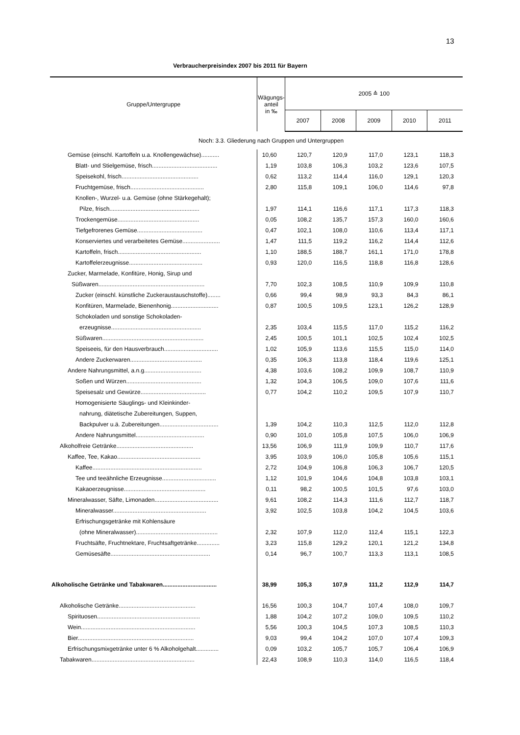13
Verbraucherpreisindex 2007 bis 2011 für Bayern
| Gruppe/Untergruppe | Wägungs- anteil in ‰ | 2005 ≙ 100 | | | | |
| --- | --- | --- | --- | --- | --- | --- |
| | | 2007 | 2008 | 2009 | 2010 | 2011 |
| Noch: 3.3. Gliederung nach Gruppen und Untergruppen | | | | | | |
| Gemüse (einschl. Kartoffeln u.a. Knollengewächse)........... | 10,60 | 120,7 | 120,9 | 117,0 | 123,1 | 118,3 |
| Blatt- und Stielgemüse, frisch........................................ | 1,19 | 103,8 | 106,3 | 103,2 | 123,6 | 107,5 |
| Speisekohl, frisch............................................... | 0,62 | 113,2 | 114,4 | 116,0 | 129,1 | 120,3 |
| Fruchtgemüse, frisch............................................. | 2,80 | 115,8 | 109,1 | 106,0 | 114,6 | 97,8 |
| Knollen-, Wurzel- u.a. Gemüse (ohne Stärkegehalt); | | | | | | |
| Pilze, frisch....................................................... | 1,97 | 114,1 | 116,6 | 117,1 | 117,3 | 118,3 |
| Trockengemüse.................................................. | 0,05 | 108,2 | 135,7 | 157,3 | 160,0 | 160,6 |
| Tiefgefrorenes Gemüse........................................ | 0,47 | 102,1 | 108,0 | 110,6 | 113,4 | 117,1 |
| Konserviertes und verarbeitetes Gemüse....................... | 1,47 | 111,5 | 119,2 | 116,2 | 114,4 | 112,6 |
| Kartoffeln, frisch................................................... | 1,10 | 188,5 | 188,7 | 161,1 | 171,0 | 178,8 |
| Kartoffelerzeugnisse............................................. | 0,93 | 120,0 | 116,5 | 118,8 | 116,8 | 128,6 |
| Zucker, Marmelade, Konfitüre, Honig, Sirup und | | | | | | |
| Süßwaren................................................................. | 7,70 | 102,3 | 108,5 | 110,9 | 109,9 | 110,8 |
| Zucker (einschl. künstliche Zuckeraustauschstoffe)........ | 0,66 | 99,4 | 98,9 | 93,3 | 84,3 | 86,1 |
| Konfitüren, Marmelade, Bienenhonig............................. | 0,87 | 100,5 | 109,5 | 123,1 | 126,2 | 128,9 |
| Schokoladen und sonstige Schokoladen- | | | | | | |
| erzeugnisse....................................................... | 2,35 | 103,4 | 115,5 | 117,0 | 115,2 | 116,2 |
| Süßwaren.............................................................. | 2,45 | 100,5 | 101,1 | 102,5 | 102,4 | 102,5 |
| Speiseeis, für den Hausverbrauch................................. | 1,02 | 105,9 | 113,6 | 115,5 | 115,0 | 114,0 |
| Andere Zuckerwaren............................................ | 0,35 | 106,3 | 113,8 | 118,4 | 119,6 | 125,1 |
| Andere Nahrungsmittel, a.n.g................................... | 4,38 | 103,6 | 108,2 | 109,9 | 108,7 | 110,9 |
| Soßen und Würzen.............................................. | 1,32 | 104,3 | 106,5 | 109,0 | 107,6 | 111,6 |
| Speisesalz und Gewürze........................................ | 0,77 | 104,2 | 110,2 | 109,5 | 107,9 | 110,7 |
| Homogenisierte Säuglings- und Kleinkinder- | | | | | | |
| nahrung, diätetische Zubereitungen, Suppen, | | | | | | |
| Backpulver u.ä. Zubereitungen.................................... | 1,39 | 104,2 | 110,3 | 112,5 | 112,0 | 112,8 |
| Andere Nahrungsmittel.......................................... | 0,90 | 101,0 | 105,8 | 107,5 | 106,0 | 106,9 |
| Alkoholfreie Getränke............................................... | 13,56 | 106,9 | 111,9 | 109,9 | 110,7 | 117,6 |
| Kaffee, Tee, Kakao................................................... | 3,95 | 103,9 | 106,0 | 105,8 | 105,6 | 115,1 |
| Kaffee................................................................... | 2,72 | 104,9 | 106,8 | 106,3 | 106,7 | 120,5 |
| Tee und teeähnliche Erzeugnisse................................. | 1,12 | 101,9 | 104,6 | 104,8 | 103,8 | 103,1 |
| Kakaoerzeugnisse.................................................. | 0,11 | 98,2 | 100,5 | 101,5 | 97,6 | 103,0 |
| Mineralwasser, Säfte, Limonaden....................................... | 9,61 | 108,2 | 114,3 | 111,6 | 112,7 | 118,7 |
| Mineralwasser......................................................... | 3,92 | 102,5 | 103,8 | 104,2 | 104,5 | 103,6 |
| Erfrischungsgetränke mit Kohlensäure | | | | | | |
| (ohne Mineralwasser).................................................. | 2,32 | 107,9 | 112,0 | 112,4 | 115,1 | 122,3 |
| Fruchtsäfte, Fruchtnektare, Fruchtsaftgetränke.............. | 3,23 | 115,8 | 129,2 | 120,1 | 121,2 | 134,8 |
| Gemüsesäfte............................................................. | 0,14 | 96,7 | 100,7 | 113,3 | 113,1 | 108,5 |
| Alkoholische Getränke und Tabakwaren................................. | 38,99 | 105,3 | 107,9 | 111,2 | 112,9 | 114,7 |
| Alkoholische Getränke............................................... | 16,56 | 100,3 | 104,7 | 107,4 | 108,0 | 109,7 |
| Spirituosen............................................................... | 1,88 | 104,2 | 107,2 | 109,0 | 109,5 | 110,2 |
| Wein...................................................................... | 5,56 | 100,3 | 104,5 | 107,3 | 108,5 | 110,3 |
| Bier....................................................................... | 9,03 | 99,4 | 104,2 | 107,0 | 107,4 | 109,3 |
| Erfrischungsmixgetränke unter 6 % Alkoholgehalt.............. | 0,09 | 103,2 | 105,7 | 105,7 | 106,4 | 106,9 |
| Tabakwaren............................................................... | 22,43 | 108,9 | 110,3 | 114,0 | 116,5 | 118,4 |